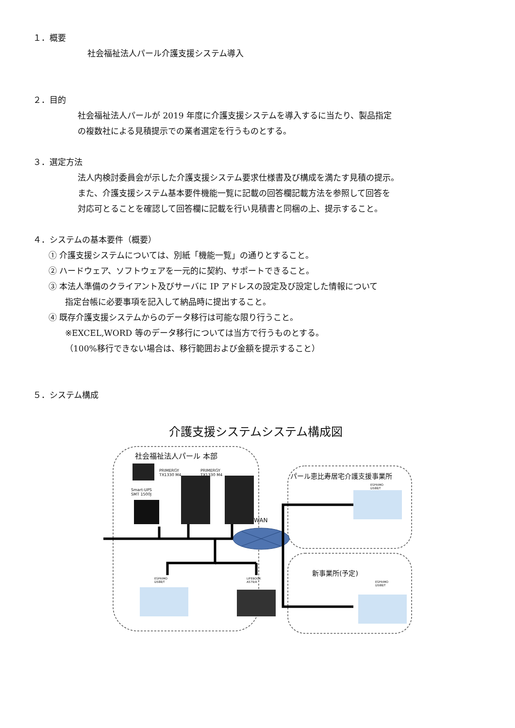１．概要
社会福祉法人パール介護支援システム導入
２．目的
社会福祉法人パールが 2019 年度に介護支援システムを導入するに当たり、製品指定
の複数社による見積提示での業者選定を行うものとする。
３．選定方法
法人内検討委員会が示した介護支援システム要求仕様書及び構成を満たす見積の提示。
また、介護支援システム基本要件機能一覧に記載の回答欄記載方法を参照して回答を
対応可とることを確認して回答欄に記載を行い見積書と同梱の上、提示すること。
４．システムの基本要件（概要）
① 介護支援システムについては、別紙「機能一覧」の通りとすること。
② ハードウェア、ソフトウェアを一元的に契約、サポートできること。
③ 本法人準備のクライアント及びサーバに IP アドレスの設定及び設定した情報について
指定台帳に必要事項を記入して納品時に提出すること。
④ 既存介護支援システムからのデータ移行は可能な限り行うこと。
※EXCEL,WORD 等のデータ移行については当方で行うものとする。
（100%移行できない場合は、移行範囲および金額を提示すること）
５．システム構成
介護支援システムシステム構成図
社会福祉法人パール 本部
PRIMERGY
TX1330 M4
PRIMERGY
TX1330 M4
Smart-UPS
SMT 1500J
WAN
パール恵比寿居宅介護支援事業所
ESPRIMO
D588/T
新事業所(予定)
ESPRIMO
D588/T
ESPRIMO
D588/T
LIFEBOOK
A579/A